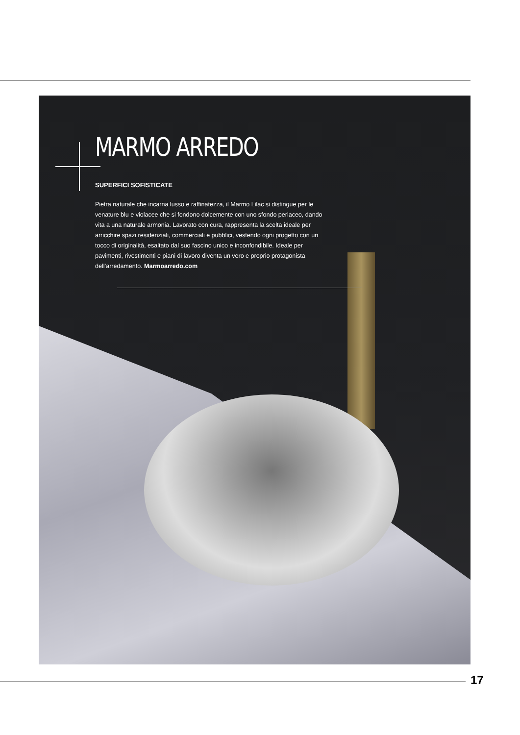MARMO ARREDO
SUPERFICI SOFISTICATE
Pietra naturale che incarna lusso e raffinatezza, il Marmo Lilac si distingue per le venature blu e violacee che si fondono dolcemente con uno sfondo perlaceo, dando vita a una naturale armonia. Lavorato con cura, rappresenta la scelta ideale per arricchire spazi residenziali, commerciali e pubblici, vestendo ogni progetto con un tocco di originalità, esaltato dal suo fascino unico e inconfondibile. Ideale per pavimenti, rivestimenti e piani di lavoro diventa un vero e proprio protagonista dell’arredamento. Marmoarredo.com
17